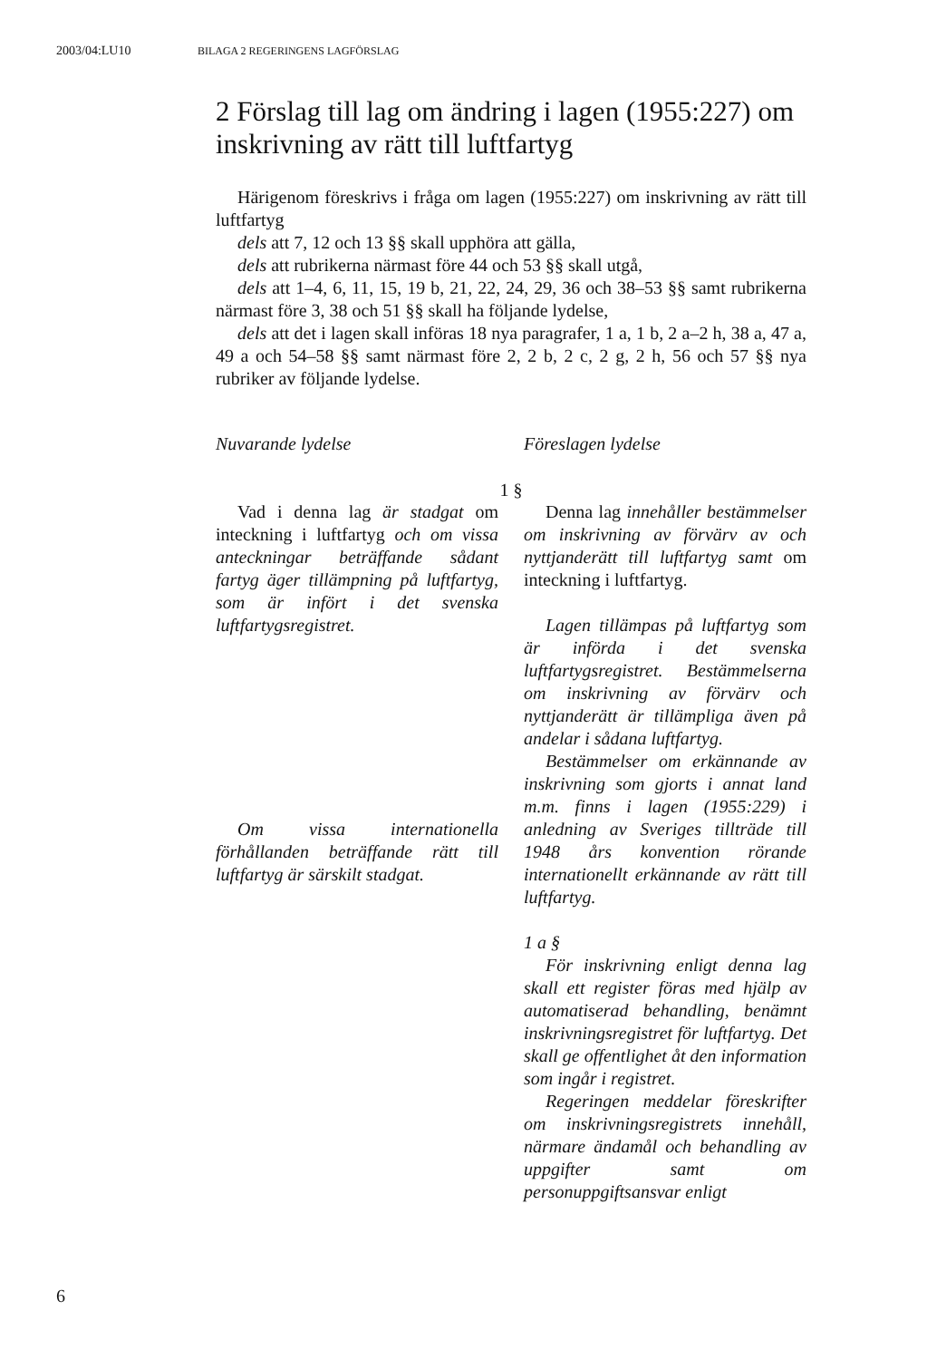2003/04:LU10 BILAGA 2 REGERINGENS LAGFÖRSLAG
2 Förslag till lag om ändring i lagen (1955:227) om inskrivning av rätt till luftfartyg
Härigenom föreskrivs i fråga om lagen (1955:227) om inskrivning av rätt till luftfartyg
dels att 7, 12 och 13 §§ skall upphöra att gälla,
dels att rubrikerna närmast före 44 och 53 §§ skall utgå,
dels att 1–4, 6, 11, 15, 19 b, 21, 22, 24, 29, 36 och 38–53 §§ samt rubrikerna närmast före 3, 38 och 51 §§ skall ha följande lydelse,
dels att det i lagen skall införas 18 nya paragrafer, 1 a, 1 b, 2 a–2 h, 38 a, 47 a, 49 a och 54–58 §§ samt närmast före 2, 2 b, 2 c, 2 g, 2 h, 56 och 57 §§ nya rubriker av följande lydelse.
Nuvarande lydelse Föreslagen lydelse
1 §
Vad i denna lag är stadgat om inteckning i luftfartyg och om vissa anteckningar beträffande sådant fartyg äger tillämpning på luftfartyg, som är infört i det svenska luftfartygsregistret.
Om vissa internationella förhållanden beträffande rätt till luftfartyg är särskilt stadgat.
Denna lag innehåller bestämmelser om inskrivning av förvärv av och nyttjanderätt till luftfartyg samt om inteckning i luftfartyg.
Lagen tillämpas på luftfartyg som är införda i det svenska luftfartygsregistret. Bestämmelserna om inskrivning av förvärv och nyttjanderätt är tillämpliga även på andelar i sådana luftfartyg.
Bestämmelser om erkännande av inskrivning som gjorts i annat land m.m. finns i lagen (1955:229) i anledning av Sveriges tillträde till 1948 års konvention rörande internationellt erkännande av rätt till luftfartyg.
1 a §
För inskrivning enligt denna lag skall ett register föras med hjälp av automatiserad behandling, benämnt inskrivningsregistret för luftfartyg. Det skall ge offentlighet åt den information som ingår i registret.
Regeringen meddelar föreskrifter om inskrivningsregistrets innehåll, närmare ändamål och behandling av uppgifter samt om personuppgiftsansvar enligt
6